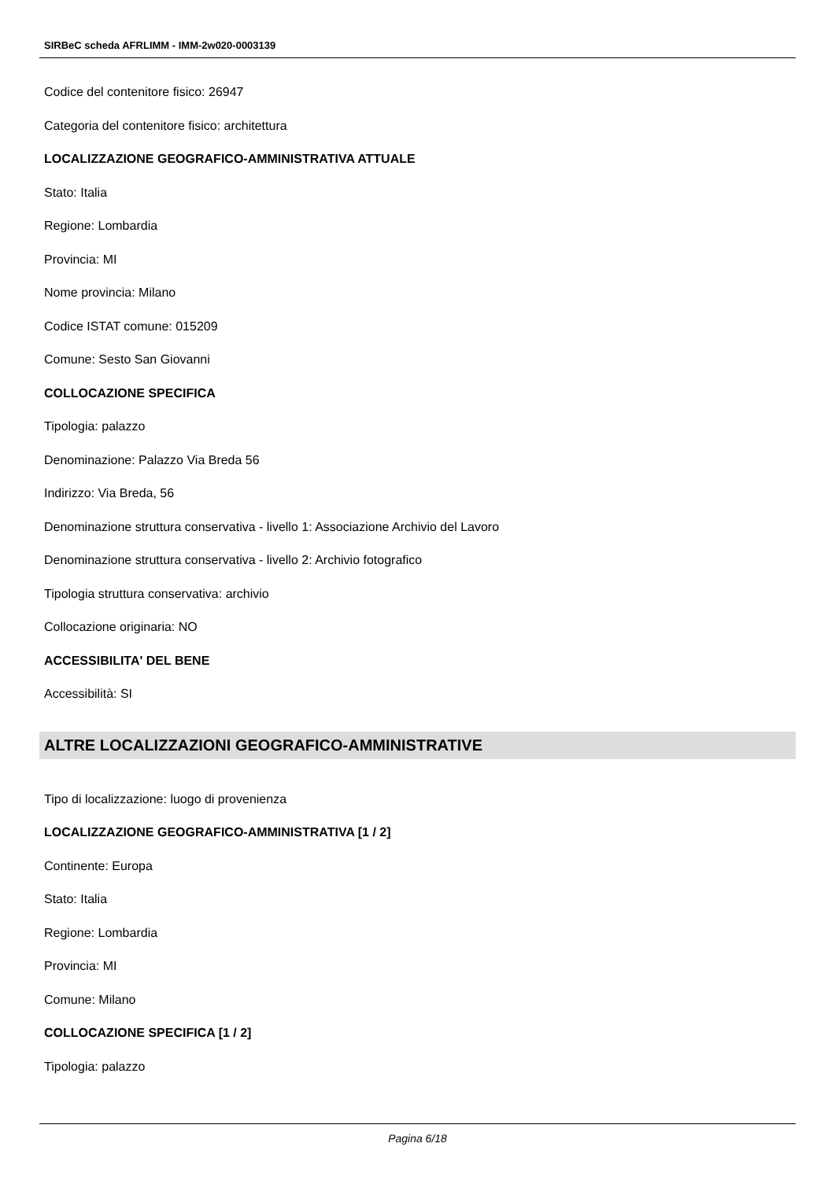SIRBeC scheda AFRLIMM - IMM-2w020-0003139
Codice del contenitore fisico: 26947
Categoria del contenitore fisico: architettura
LOCALIZZAZIONE GEOGRAFICO-AMMINISTRATIVA ATTUALE
Stato: Italia
Regione: Lombardia
Provincia: MI
Nome provincia: Milano
Codice ISTAT comune: 015209
Comune: Sesto San Giovanni
COLLOCAZIONE SPECIFICA
Tipologia: palazzo
Denominazione: Palazzo Via Breda 56
Indirizzo: Via Breda, 56
Denominazione struttura conservativa - livello 1: Associazione Archivio del Lavoro
Denominazione struttura conservativa - livello 2: Archivio fotografico
Tipologia struttura conservativa: archivio
Collocazione originaria: NO
ACCESSIBILITA' DEL BENE
Accessibilità: SI
ALTRE LOCALIZZAZIONI GEOGRAFICO-AMMINISTRATIVE
Tipo di localizzazione: luogo di provenienza
LOCALIZZAZIONE GEOGRAFICO-AMMINISTRATIVA [1 / 2]
Continente: Europa
Stato: Italia
Regione: Lombardia
Provincia: MI
Comune: Milano
COLLOCAZIONE SPECIFICA [1 / 2]
Tipologia: palazzo
Pagina 6/18